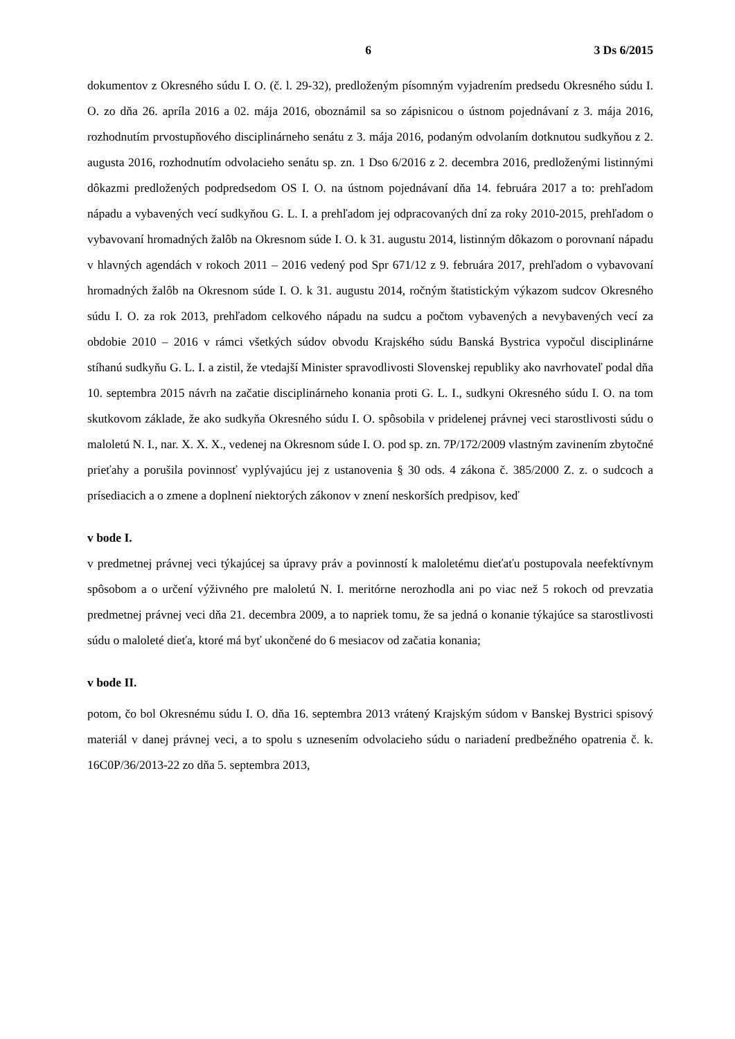6 3 Ds 6/2015
dokumentov z Okresného súdu I. O. (č. l. 29-32), predloženým písomným vyjadrením predsedu Okresného súdu I. O. zo dňa 26. apríla 2016 a 02. mája 2016, oboznámil sa so zápisnicou o ústnom pojednávaní z 3. mája 2016, rozhodnutím prvostupňového disciplinárneho senátu z 3. mája 2016, podaným odvolaním dotknutou sudkyňou z 2. augusta 2016, rozhodnutím odvolacieho senátu sp. zn. 1 Dso 6/2016 z 2. decembra 2016, predloženými listinnými dôkazmi predložených podpredsedom OS I. O. na ústnom pojednávaní dňa 14. februára 2017 a to: prehľadom nápadu a vybavených vecí sudkyňou G. L. I. a prehľadom jej odpracovaných dní za roky 2010-2015, prehľadom o vybavovaní hromadných žalôb na Okresnom súde I. O. k 31. augustu 2014, listinným dôkazom o porovnaní nápadu v hlavných agendách v rokoch 2011 – 2016 vedený pod Spr 671/12 z 9. februára 2017, prehľadom o vybavovaní hromadných žalôb na Okresnom súde I. O. k 31. augustu 2014, ročným štatistickým výkazom sudcov Okresného súdu I. O. za rok 2013, prehľadom celkového nápadu na sudcu a počtom vybavených a nevybavených vecí za obdobie 2010 – 2016 v rámci všetkých súdov obvodu Krajského súdu Banská Bystrica vypočul disciplinárne stíhanú sudkyňu G. L. I. a zistil, že vtedajší Minister spravodlivosti Slovenskej republiky ako navrhovateľ podal dňa 10. septembra 2015 návrh na začatie disciplinárneho konania proti G. L. I., sudkyni Okresného súdu I. O. na tom skutkovom základe, že ako sudkyňa Okresného súdu I. O. spôsobila v pridelenej právnej veci starostlivosti súdu o maloletú N. I., nar. X. X. X., vedenej na Okresnom súde I. O. pod sp. zn. 7P/172/2009 vlastným zavinením zbytočné prieťahy a porušila povinnosť vyplývajúcu jej z ustanovenia § 30 ods. 4 zákona č. 385/2000 Z. z. o sudcoch a prísediacich a o zmene a doplnení niektorých zákonov v znení neskorších predpisov, keď
v bode I.
v predmetnej právnej veci týkajúcej sa úpravy práv a povinností k maloletému dieťaťu postupovala neefektívnym spôsobom a o určení výživného pre maloletú N. I. meritórne nerozhodla ani po viac než 5 rokoch od prevzatia predmetnej právnej veci dňa 21. decembra 2009, a to napriek tomu, že sa jedná o konanie týkajúce sa starostlivosti súdu o maloleté dieťa, ktoré má byť ukončené do 6 mesiacov od začatia konania;
v bode II.
potom, čo bol Okresnému súdu I. O. dňa 16. septembra 2013 vrátený Krajským súdom v Banskej Bystrici spisový materiál v danej právnej veci, a to spolu s uznesením odvolacieho súdu o nariadení predbežného opatrenia č. k. 16C0P/36/2013-22 zo dňa 5. septembra 2013,